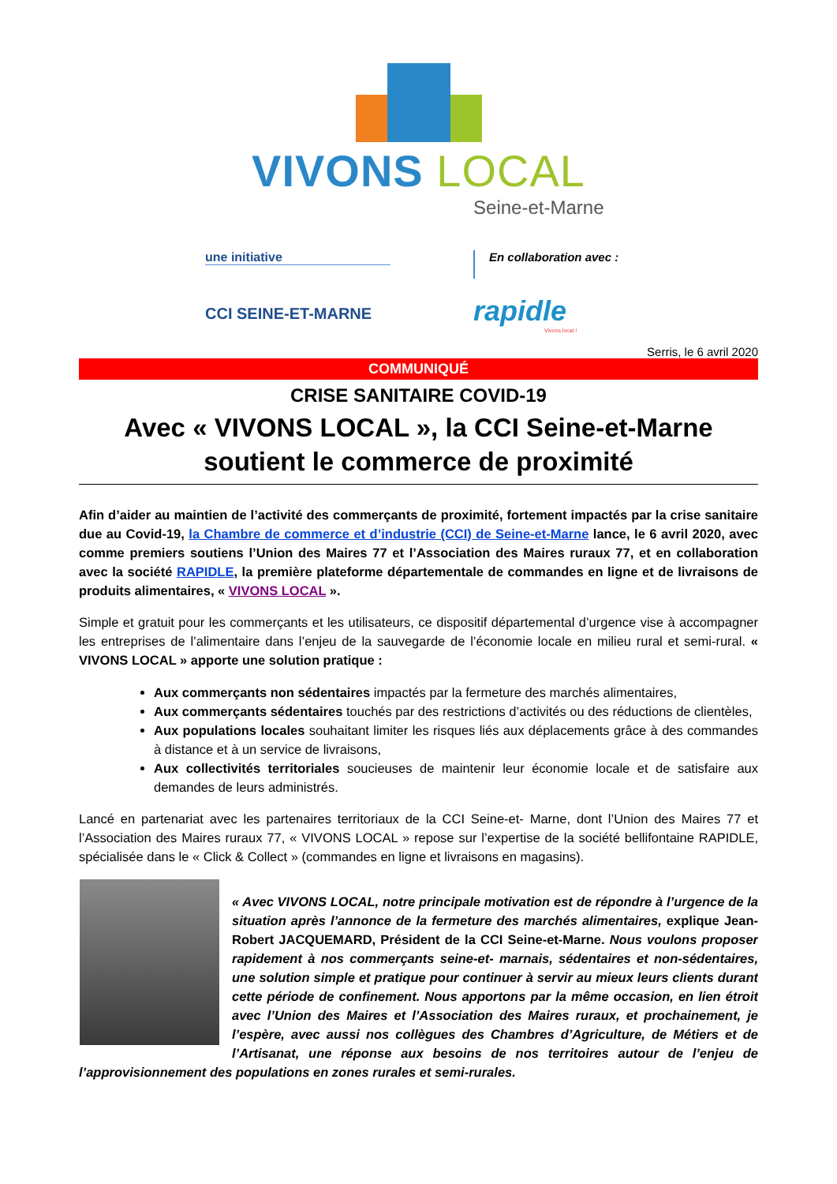VIVONS LOCAL
Seine-et-Marne
une initiative
CCI SEINE-ET-MARNE
En collaboration avec :
rapidle
Vivons local !
Serris, le 6 avril 2020
COMMUNIQUÉ
CRISE SANITAIRE COVID-19
Avec « VIVONS LOCAL », la CCI Seine-et-Marne soutient le commerce de proximité
Afin d’aider au maintien de l’activité des commerçants de proximité, fortement impactés par la crise sanitaire due au Covid-19, la Chambre de commerce et d’industrie (CCI) de Seine-et-Marne lance, le 6 avril 2020, avec comme premiers soutiens l’Union des Maires 77 et l’Association des Maires ruraux 77, et en collaboration avec la société RAPIDLE, la première plateforme départementale de commandes en ligne et de livraisons de produits alimentaires, « VIVONS LOCAL ».
Simple et gratuit pour les commerçants et les utilisateurs, ce dispositif départemental d’urgence vise à accompagner les entreprises de l’alimentaire dans l’enjeu de la sauvegarde de l’économie locale en milieu rural et semi-rural. « VIVONS LOCAL » apporte une solution pratique :
Aux commerçants non sédentaires impactés par la fermeture des marchés alimentaires,
Aux commerçants sédentaires touchés par des restrictions d’activités ou des réductions de clientèles,
Aux populations locales souhaitant limiter les risques liés aux déplacements grâce à des commandes à distance et à un service de livraisons,
Aux collectivités territoriales soucieuses de maintenir leur économie locale et de satisfaire aux demandes de leurs administrés.
Lancé en partenariat avec les partenaires territoriaux de la CCI Seine-et- Marne, dont l’Union des Maires 77 et l’Association des Maires ruraux 77, « VIVONS LOCAL » repose sur l’expertise de la société bellifontaine RAPIDLE, spécialisée dans le « Click & Collect » (commandes en ligne et livraisons en magasins).
« Avec VIVONS LOCAL, notre principale motivation est de répondre à l’urgence de la situation après l’annonce de la fermeture des marchés alimentaires, explique Jean-Robert JACQUEMARD, Président de la CCI Seine-et-Marne. Nous voulons proposer rapidement à nos commerçants seine-et- marnais, sédentaires et non-sédentaires, une solution simple et pratique pour continuer à servir au mieux leurs clients durant cette période de confinement. Nous apportons par la même occasion, en lien étroit avec l’Union des Maires et l’Association des Maires ruraux, et prochainement, je l’espère, avec aussi nos collègues des Chambres d’Agriculture, de Métiers et de l’Artisanat, une réponse aux besoins de nos territoires autour de l’enjeu de l’approvisionnement des populations en zones rurales et semi-rurales.